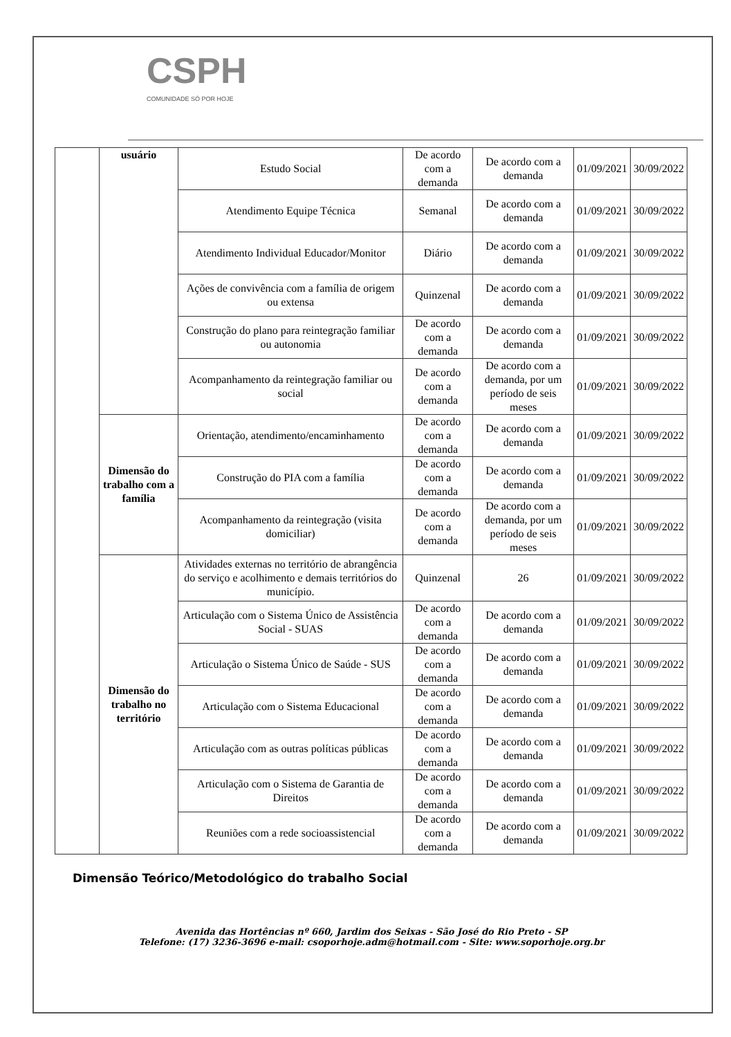CSPH
COMUNIDADE SÓ POR HOJE
| | usuário | Estudo Social | De acordo com a demanda | De acordo com a demanda | 01/09/2021 | 30/09/2022 |
| | | Atendimento Equipe Técnica | Semanal | De acordo com a demanda | 01/09/2021 | 30/09/2022 |
| | | Atendimento Individual Educador/Monitor | Diário | De acordo com a demanda | 01/09/2021 | 30/09/2022 |
| | | Ações de convivência com a família de origem ou extensa | Quinzenal | De acordo com a demanda | 01/09/2021 | 30/09/2022 |
| | | Construção do plano para reintegração familiar ou autonomia | De acordo com a demanda | De acordo com a demanda | 01/09/2021 | 30/09/2022 |
| | | Acompanhamento da reintegração familiar ou social | De acordo com a demanda | De acordo com a demanda, por um período de seis meses | 01/09/2021 | 30/09/2022 |
| | Dimensão do trabalho com a família | Orientação, atendimento/encaminhamento | De acordo com a demanda | De acordo com a demanda | 01/09/2021 | 30/09/2022 |
| | | Construção do PIA com a família | De acordo com a demanda | De acordo com a demanda | 01/09/2021 | 30/09/2022 |
| | | Acompanhamento da reintegração (visita domiciliar) | De acordo com a demanda | De acordo com a demanda, por um período de seis meses | 01/09/2021 | 30/09/2022 |
| | Dimensão do trabalho no território | Atividades externas no território de abrangência do serviço e acolhimento e demais territórios do município. | Quinzenal | 26 | 01/09/2021 | 30/09/2022 |
| | | Articulação com o Sistema Único de Assistência Social - SUAS | De acordo com a demanda | De acordo com a demanda | 01/09/2021 | 30/09/2022 |
| | | Articulação o Sistema Único de Saúde - SUS | De acordo com a demanda | De acordo com a demanda | 01/09/2021 | 30/09/2022 |
| | | Articulação com o Sistema Educacional | De acordo com a demanda | De acordo com a demanda | 01/09/2021 | 30/09/2022 |
| | | Articulação com as outras políticas públicas | De acordo com a demanda | De acordo com a demanda | 01/09/2021 | 30/09/2022 |
| | | Articulação com o Sistema de Garantia de Direitos | De acordo com a demanda | De acordo com a demanda | 01/09/2021 | 30/09/2022 |
| | | Reuniões com a rede socioassistencial | De acordo com a demanda | De acordo com a demanda | 01/09/2021 | 30/09/2022 |
Dimensão Teórico/Metodológico do trabalho Social
Avenida das Hortências nº 660, Jardim dos Seixas - São José do Rio Preto - SP
Telefone: (17) 3236-3696 e-mail: csoporhoje.adm@hotmail.com - Site: www.soporhoje.org.br